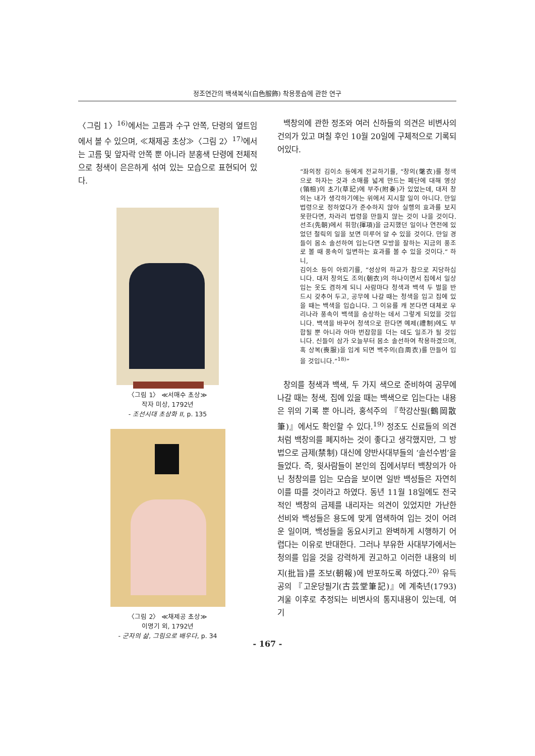정조연간의 백색복식(白色服飾) 착용풍습에 관한 연구
〈그림 1〉<sup>16)</sup>에서는 고름과 수구 안쪽, 단령의 옆트임에서 볼 수 있으며, ≪채제공 초상≫〈그림 2〉<sup>17)</sup>에서는 고름 및 앞자락 안쪽 뿐 아니라 분홍색 단령에 전체적으로 청색이 은은하게 섞여 있는 모습으로 표현되어 있다.
〈그림 1〉 ≪서매수 초상≫
작자 미상, 1792년
- 조선시대 초상화 II, p. 135
〈그림 2〉 ≪채제공 초상≫
이명기 외, 1792년
- 군자의 삶, 그림으로 배우다, p. 34
백창의에 관한 정조와 여러 신하들의 의견은 비변사의 건의가 있고 며칠 후인 10월 20일에 구체적으로 기록되어있다.
“좌의정 김이소 등에게 전교하기를, “창의(氅衣)를 청색으로 하자는 것과 소매를 넓게 만드는 폐단에 대해 영상(領相)의 초기(草記)에 부주(附奏)가 있었는데, 대저 창의는 내가 생각하기에는 위에서 지시할 일이 아니다. 만일 법령으로 정하였다가 준수하지 않아 실행의 효과를 보지 못한다면, 차라리 법령을 만들지 않는 것이 나을 것이다. 선조(先朝)에서 휘항(揮項)을 금지했던 일이나 연전에 있었던 철릭의 일을 보면 미루어 알 수 있을 것이다. 만일 경들이 몸소 솔선하여 입는다면 모방을 잘하는 지금의 풍조로 볼 때 풍속이 일변하는 효과를 볼 수 있을 것이다.” 하니,
김이소 등이 아뢰기를, “성상의 하교가 참으로 지당하십니다. 대저 창의도 조의(朝衣)의 하나이면서 집에서 일상 입는 옷도 겸하게 되니 사람마다 청색과 백색 두 벌을 반드시 갖추어 두고, 공무에 나갈 때는 청색을 입고 집에 있을 때는 백색을 입습니다. 그 이유를 캐 본다면 대체로 우리나라 풍속이 백색을 숭상하는 데서 그렇게 되었을 것입니다. 백색을 바꾸어 청색으로 한다면 예제(禮制)에도 부합될 뿐 아니라 아마 번잡함을 더는 데도 일조가 될 것입니다. 신들이 삼가 오늘부터 몸소 솔선하여 착용하겠으며, 혹 상복(喪服)을 입게 되면 백주의(白周衣)를 만들어 입을 것입니다.”<sup>18)</sup>”
창의를 청색과 백색, 두 가지 색으로 준비하여 공무에 나갈 때는 청색, 집에 있을 때는 백색으로 입는다는 내용은 위의 기록 뿐 아니라, 홍석주의 『학강산필(鶴岡散筆)』에서도 확인할 수 있다.<sup>19)</sup> 정조도 신료들의 의견처럼 백창의를 폐지하는 것이 좋다고 생각했지만, 그 방법으로 금제(禁制) 대신에 양반사대부들의 ‘솔선수범’을 들었다. 즉, 윗사람들이 본인의 집에서부터 백창의가 아닌 청창의를 입는 모습을 보이면 일반 백성들은 자연히 이를 따를 것이라고 하였다. 동년 11월 18일에도 전국적인 백창의 금제를 내리자는 의견이 있었지만 가난한 선비와 백성들은 용도에 맞게 염색하여 입는 것이 어려운 일이며, 백성들을 동요시키고 완벽하게 시행하기 어렵다는 이유로 반대한다. 그러나 부유한 사대부가에서는 청의를 입을 것을 강력하게 권고하고 이러한 내용의 비지(批旨)를 조보(朝報)에 반포하도록 하였다.<sup>20)</sup> 유득공의 『고운당필기(古芸堂筆記)』에 계축년(1793) 겨울 이후로 추정되는 비변사의 통지내용이 있는데, 여기
- 167 -